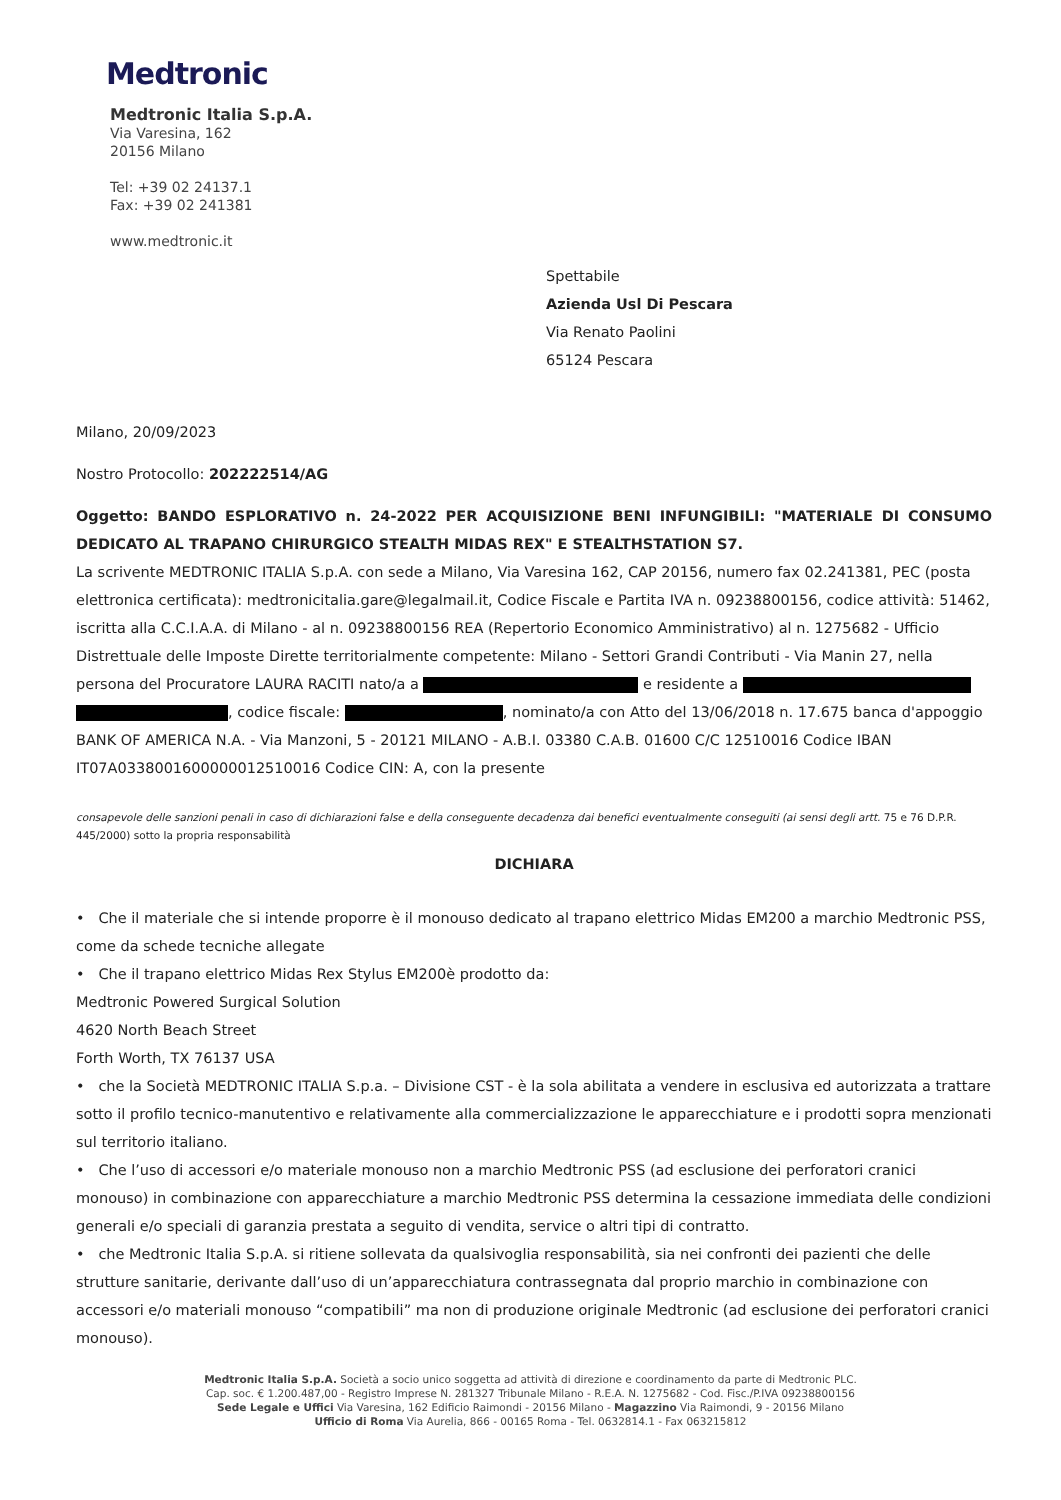Medtronic
Medtronic Italia S.p.A.
Via Varesina, 162
20156 Milano
Tel: +39 02 24137.1
Fax: +39 02 241381
www.medtronic.it
Spettabile
Azienda Usl Di Pescara
Via Renato Paolini
65124 Pescara
Milano, 20/09/2023
Nostro Protocollo: 202222514/AG
Oggetto: BANDO ESPLORATIVO n. 24-2022 PER ACQUISIZIONE BENI INFUNGIBILI: "MATERIALE DI CONSUMO DEDICATO AL TRAPANO CHIRURGICO STEALTH MIDAS REX" E STEALTHSTATION S7.
La scrivente MEDTRONIC ITALIA S.p.A. con sede a Milano, Via Varesina 162, CAP 20156, numero fax 02.241381, PEC (posta elettronica certificata): medtronicitalia.gare@legalmail.it, Codice Fiscale e Partita IVA n. 09238800156, codice attività: 51462, iscritta alla C.C.I.A.A. di Milano - al n. 09238800156 REA (Repertorio Economico Amministrativo) al n. 1275682 - Ufficio Distrettuale delle Imposte Dirette territorialmente competente: Milano - Settori Grandi Contributi - Via Manin 27, nella persona del Procuratore LAURA RACITI nato/a a e residente a , codice fiscale: , nominato/a con Atto del 13/06/2018 n. 17.675 banca d'appoggio BANK OF AMERICA N.A. - Via Manzoni, 5 - 20121 MILANO - A.B.I. 03380 C.A.B. 01600 C/C 12510016 Codice IBAN IT07A0338001600000012510016 Codice CIN: A, con la presente
consapevole delle sanzioni penali in caso di dichiarazioni false e della conseguente decadenza dai benefici eventualmente conseguiti (ai sensi degli artt. 75 e 76 D.P.R. 445/2000) sotto la propria responsabilità
DICHIARA
• Che il materiale che si intende proporre è il monouso dedicato al trapano elettrico Midas EM200 a marchio Medtronic PSS, come da schede tecniche allegate
• Che il trapano elettrico Midas Rex Stylus EM200è prodotto da:
Medtronic Powered Surgical Solution
4620 North Beach Street
Forth Worth, TX 76137 USA
• che la Società MEDTRONIC ITALIA S.p.a. – Divisione CST - è la sola abilitata a vendere in esclusiva ed autorizzata a trattare sotto il profilo tecnico-manutentivo e relativamente alla commercializzazione le apparecchiature e i prodotti sopra menzionati sul territorio italiano.
• Che l’uso di accessori e/o materiale monouso non a marchio Medtronic PSS (ad esclusione dei perforatori cranici monouso) in combinazione con apparecchiature a marchio Medtronic PSS determina la cessazione immediata delle condizioni generali e/o speciali di garanzia prestata a seguito di vendita, service o altri tipi di contratto.
• che Medtronic Italia S.p.A. si ritiene sollevata da qualsivoglia responsabilità, sia nei confronti dei pazienti che delle strutture sanitarie, derivante dall’uso di un’apparecchiatura contrassegnata dal proprio marchio in combinazione con accessori e/o materiali monouso “compatibili” ma non di produzione originale Medtronic (ad esclusione dei perforatori cranici monouso).
Medtronic Italia S.p.A. Società a socio unico soggetta ad attività di direzione e coordinamento da parte di Medtronic PLC.
Cap. soc. € 1.200.487,00 - Registro Imprese N. 281327 Tribunale Milano - R.E.A. N. 1275682 - Cod. Fisc./P.IVA 09238800156
Sede Legale e Uffici Via Varesina, 162 Edificio Raimondi - 20156 Milano - Magazzino Via Raimondi, 9 - 20156 Milano
Ufficio di Roma Via Aurelia, 866 - 00165 Roma - Tel. 0632814.1 - Fax 063215812